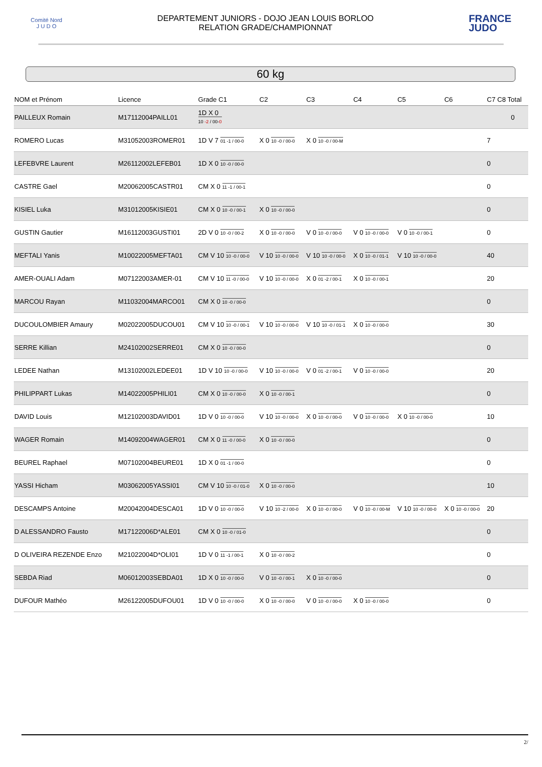Comité Nord
J U D O
DEPARTEMENT JUNIORS - DOJO JEAN LOUIS BORLOO
RELATION GRADE/CHAMPIONNAT
FRANCE
JUDO
60 kg
| NOM et Prénom | Licence | Grade C1 | C2 | C3 | C4 | C5 | C6 | C7 C8 Total |
| --- | --- | --- | --- | --- | --- | --- | --- | --- |
| PAILLEUX Romain | M17112004PAILL01 | 1D X 0 10 -2 / 00- 0 | | | | | | 0 |
| ROMERO Lucas | M31052003ROMER01 | 1D V 7 01 -1 / 00-0 | X 0 10 -0 / 00-0 | X 0 10 -0 / 00-M | | | | 7 |
| LEFEBVRE Laurent | M26112002LEFEB01 | 1D X 0 10 -0 / 00-0 | | | | | | 0 |
| CASTRE Gael | M20062005CASTR01 | CM X 0 11 -1 / 00-1 | | | | | | 0 |
| KISIEL Luka | M31012005KISIE01 | CM X 0 10 -0 / 00-1 | X 0 10 -0 / 00-0 | | | | | 0 |
| GUSTIN Gautier | M16112003GUSTI01 | 2D V 0 10 -0 / 00-2 | X 0 10 -0 / 00-0 | V 0 10 -0 / 00-0 | V 0 10 -0 / 00-0 | V 0 10 -0 / 00-1 | | 0 |
| MEFTALI Yanis | M10022005MEFTA01 | CM V 10 10 -0 / 00-0 | V 10 10 -0 / 00-0 | V 10 10 -0 / 00-0 | X 0 10 -0 / 01-1 | V 10 10 -0 / 00-0 | | 40 |
| AMER-OUALI Adam | M07122003AMER-01 | CM V 10 11 -0 / 00-0 | V 10 10 -0 / 00-0 | X 0 01 -2 / 00-1 | X 0 10 -0 / 00-1 | | | 20 |
| MARCOU Rayan | M11032004MARCO01 | CM X 0 10 -0 / 00-0 | | | | | | 0 |
| DUCOULOMBIER Amaury | M02022005DUCOU01 | CM V 10 10 -0 / 00-1 | V 10 10 -0 / 00-0 | V 10 10 -0 / 01-1 | X 0 10 -0 / 00-0 | | | 30 |
| SERRE Killian | M24102002SERRE01 | CM X 0 10 -0 / 00-0 | | | | | | 0 |
| LEDEE Nathan | M13102002LEDEE01 | 1D V 10 10 -0 / 00-0 | V 10 10 -0 / 00-0 | V 0 01 -2 / 00-1 | V 0 10 -0 / 00-0 | | | 20 |
| PHILIPPART Lukas | M14022005PHILI01 | CM X 0 10 -0 / 00-0 | X 0 10 -0 / 00-1 | | | | | 0 |
| DAVID Louis | M12102003DAVID01 | 1D V 0 10 -0 / 00-0 | V 10 10 -0 / 00-0 | X 0 10 -0 / 00-0 | V 0 10 -0 / 00-0 | X 0 10 -0 / 00-0 | | 10 |
| WAGER Romain | M14092004WAGER01 | CM X 0 11 -0 / 00-0 | X 0 10 -0 / 00-0 | | | | | 0 |
| BEUREL Raphael | M07102004BEURE01 | 1D X 0 01 -1 / 00-0 | | | | | | 0 |
| YASSI Hicham | M03062005YASSI01 | CM V 10 10 -0 / 01-0 | X 0 10 -0 / 00-0 | | | | | 10 |
| DESCAMPS Antoine | M20042004DESCA01 | 1D V 0 10 -0 / 00-0 | V 10 10 -2 / 00-0 | X 0 10 -0 / 00-0 | V 0 10 -0 / 00-M | V 10 10 -0 / 00-0 | X 0 10 -0 / 00-0 | 20 |
| D ALESSANDRO Fausto | M17122006D*ALE01 | CM X 0 10 -0 / 01-0 | | | | | | 0 |
| D OLIVEIRA REZENDE Enzo | M21022004D*OLI01 | 1D V 0 11 -1 / 00-1 | X 0 10 -0 / 00-2 | | | | | 0 |
| SEBDA Riad | M06012003SEBDA01 | 1D X 0 10 -0 / 00-0 | V 0 10 -0 / 00-1 | X 0 10 -0 / 00-0 | | | | 0 |
| DUFOUR Mathéo | M26122005DUFOU01 | 1D V 0 10 -0 / 00-0 | X 0 10 -0 / 00-0 | V 0 10 -0 / 00-0 | X 0 10 -0 / 00-0 | | | 0 |
2/